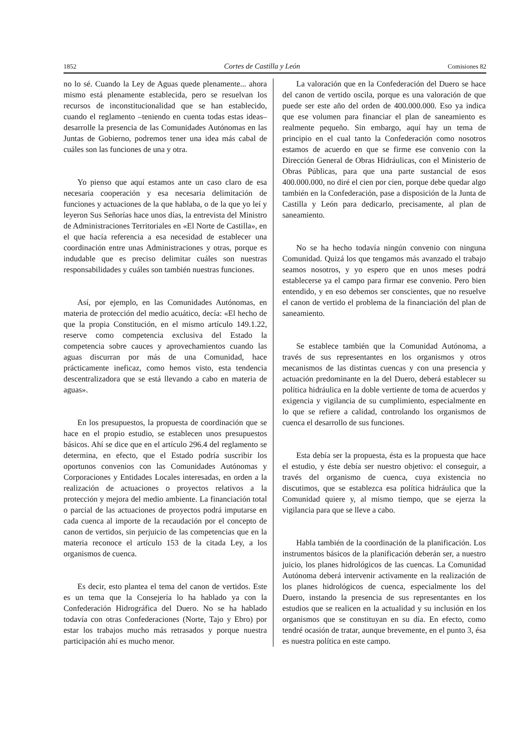1852 Cortes de Castilla y León Comisiones 82
no lo sé. Cuando la Ley de Aguas quede plenamente... ahora mismo está plenamente establecida, pero se resuelvan los recursos de inconstitucionalidad que se han establecido, cuando el reglamento –teniendo en cuenta todas estas ideas– desarrolle la presencia de las Comunidades Autónomas en las Juntas de Gobierno, podremos tener una idea más cabal de cuáles son las funciones de una y otra.
Yo pienso que aquí estamos ante un caso claro de esa necesaria cooperación y esa necesaria delimitación de funciones y actuaciones de la que hablaba, o de la que yo leí y leyeron Sus Señorías hace unos días, la entrevista del Ministro de Administraciones Territoriales en «El Norte de Castilla», en el que hacía referencia a esa necesidad de establecer una coordinación entre unas Administraciones y otras, porque es indudable que es preciso delimitar cuáles son nuestras responsabilidades y cuáles son también nuestras funciones.
Así, por ejemplo, en las Comunidades Autónomas, en materia de protección del medio acuático, decía: «El hecho de que la propia Constitución, en el mismo artículo 149.1.22, reserve como competencia exclusiva del Estado la competencia sobre cauces y aprovechamientos cuando las aguas discurran por más de una Comunidad, hace prácticamente ineficaz, como hemos visto, esta tendencia descentralizadora que se está llevando a cabo en materia de aguas».
En los presupuestos, la propuesta de coordinación que se hace en el propio estudio, se establecen unos presupuestos básicos. Ahí se dice que en el artículo 296.4 del reglamento se determina, en efecto, que el Estado podría suscribir los oportunos convenios con las Comunidades Autónomas y Corporaciones y Entidades Locales interesadas, en orden a la realización de actuaciones o proyectos relativos a la protección y mejora del medio ambiente. La financiación total o parcial de las actuaciones de proyectos podrá imputarse en cada cuenca al importe de la recaudación por el concepto de canon de vertidos, sin perjuicio de las competencias que en la materia reconoce el artículo 153 de la citada Ley, a los organismos de cuenca.
Es decir, esto plantea el tema del canon de vertidos. Este es un tema que la Consejería lo ha hablado ya con la Confederación Hidrográfica del Duero. No se ha hablado todavía con otras Confederaciones (Norte, Tajo y Ebro) por estar los trabajos mucho más retrasados y porque nuestra participación ahí es mucho menor.
La valoración que en la Confederación del Duero se hace del canon de vertido oscila, porque es una valoración de que puede ser este año del orden de 400.000.000. Eso ya indica que ese volumen para financiar el plan de saneamiento es realmente pequeño. Sin embargo, aquí hay un tema de principio en el cual tanto la Confederación como nosotros estamos de acuerdo en que se firme ese convenio con la Dirección General de Obras Hidráulicas, con el Ministerio de Obras Públicas, para que una parte sustancial de esos 400.000.000, no diré el cien por cien, porque debe quedar algo también en la Confederación, pase a disposición de la Junta de Castilla y León para dedicarlo, precisamente, al plan de saneamiento.
No se ha hecho todavía ningún convenio con ninguna Comunidad. Quizá los que tengamos más avanzado el trabajo seamos nosotros, y yo espero que en unos meses podrá establecerse ya el campo para firmar ese convenio. Pero bien entendido, y en eso debemos ser conscientes, que no resuelve el canon de vertido el problema de la financiación del plan de saneamiento.
Se establece también que la Comunidad Autónoma, a través de sus representantes en los organismos y otros mecanismos de las distintas cuencas y con una presencia y actuación predominante en la del Duero, deberá establecer su política hidráulica en la doble vertiente de toma de acuerdos y exigencia y vigilancia de su cumplimiento, especialmente en lo que se refiere a calidad, controlando los organismos de cuenca el desarrollo de sus funciones.
Esta debía ser la propuesta, ésta es la propuesta que hace el estudio, y éste debía ser nuestro objetivo: el conseguir, a través del organismo de cuenca, cuya existencia no discutimos, que se establezca esa política hidráulica que la Comunidad quiere y, al mismo tiempo, que se ejerza la vigilancia para que se lleve a cabo.
Habla también de la coordinación de la planificación. Los instrumentos básicos de la planificación deberán ser, a nuestro juicio, los planes hidrológicos de las cuencas. La Comunidad Autónoma deberá intervenir activamente en la realización de los planes hidrológicos de cuenca, especialmente los del Duero, instando la presencia de sus representantes en los estudios que se realicen en la actualidad y su inclusión en los organismos que se constituyan en su día. En efecto, como tendré ocasión de tratar, aunque brevemente, en el punto 3, ésa es nuestra política en este campo.